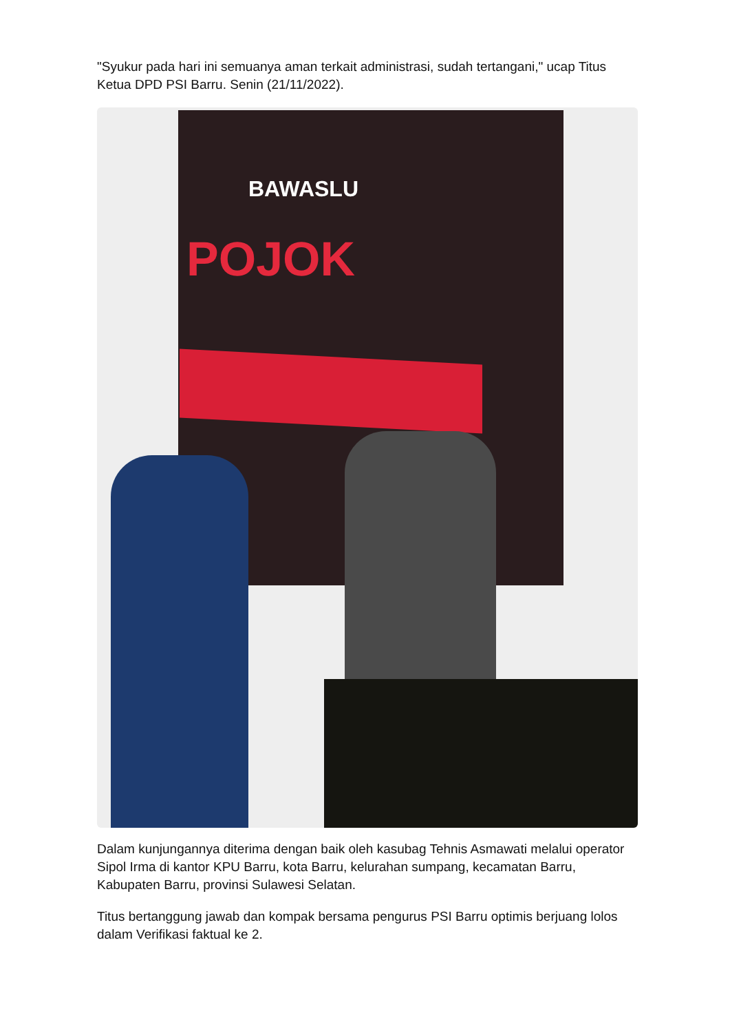"Syukur pada hari ini semuanya aman terkait administrasi, sudah tertangani," ucap Titus Ketua DPD PSI Barru. Senin (21/11/2022).
BAWASLU
POJOK
Dalam kunjungannya diterima dengan baik oleh kasubag Tehnis Asmawati melalui operator Sipol Irma di kantor KPU Barru, kota Barru, kelurahan sumpang, kecamatan Barru, Kabupaten Barru, provinsi Sulawesi Selatan.
Titus bertanggung jawab dan kompak bersama pengurus PSI Barru optimis berjuang lolos dalam Verifikasi faktual ke 2.